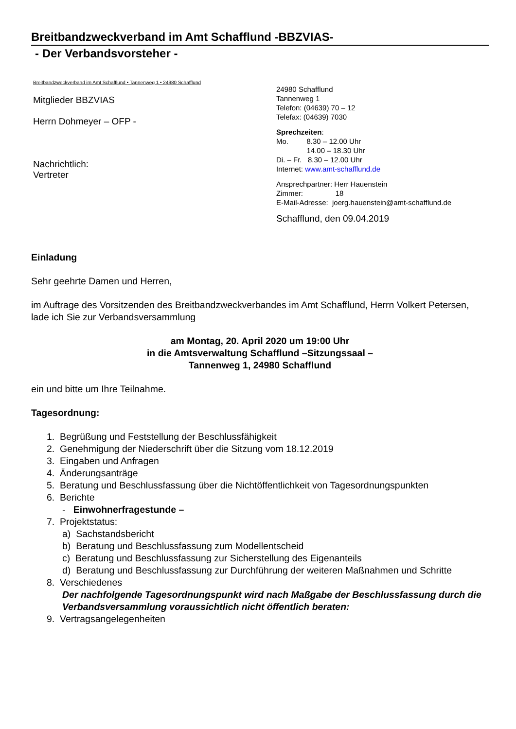Breitbandzweckverband im Amt Schafflund -BBZVIAS-
- Der Verbandsvorsteher -
Breitbandzweckverband im Amt Schafflund • Tannenweg 1 • 24980 Schafflund
Mitglieder BBZVIAS
Herrn Dohmeyer – OFP -
Nachrichtlich:
Vertreter
24980 Schafflund
Tannenweg 1
Telefon: (04639) 70 – 12
Telefax: (04639) 7030
Sprechzeiten:
Mo. 8.30 – 12.00 Uhr
14.00 – 18.30 Uhr
Di. – Fr. 8.30 – 12.00 Uhr
Internet: www.amt-schafflund.de
Ansprechpartner: Herr Hauenstein
Zimmer: 18
E-Mail-Adresse: joerg.hauenstein@amt-schafflund.de
Schafflund, den 09.04.2019
Einladung
Sehr geehrte Damen und Herren,
im Auftrage des Vorsitzenden des Breitbandzweckverbandes im Amt Schafflund, Herrn Volkert Petersen, lade ich Sie zur Verbandsversammlung
am Montag, 20. April 2020 um 19:00 Uhr
in die Amtsverwaltung Schafflund –Sitzungssaal –
Tannenweg 1, 24980 Schafflund
ein und bitte um Ihre Teilnahme.
Tagesordnung:
1. Begrüßung und Feststellung der Beschlussfähigkeit
2. Genehmigung der Niederschrift über die Sitzung vom 18.12.2019
3. Eingaben und Anfragen
4. Änderungsanträge
5. Beratung und Beschlussfassung über die Nichtöffentlichkeit von Tagesordnungspunkten
6. Berichte
- Einwohnerfragestunde –
7. Projektstatus:
a) Sachstandsbericht
b) Beratung und Beschlussfassung zum Modellentscheid
c) Beratung und Beschlussfassung zur Sicherstellung des Eigenanteils
d) Beratung und Beschlussfassung zur Durchführung der weiteren Maßnahmen und Schritte
8. Verschiedenes
Der nachfolgende Tagesordnungspunkt wird nach Maßgabe der Beschlussfassung durch die Verbandsversammlung voraussichtlich nicht öffentlich beraten:
9. Vertragsangelegenheiten